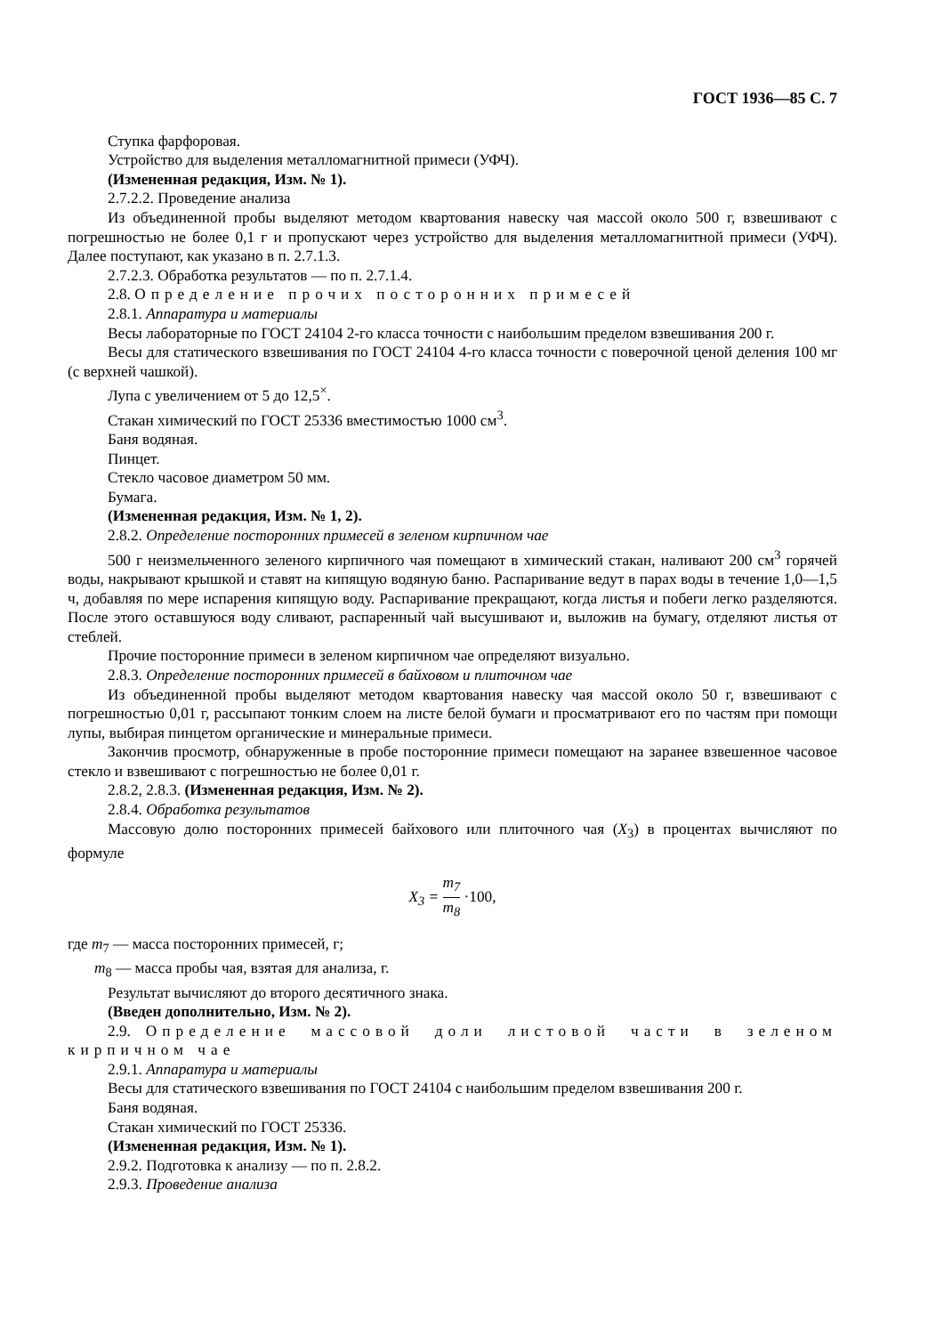ГОСТ 1936—85 С. 7
Ступка фарфоровая.
Устройство для выделения металломагнитной примеси (УФЧ).
(Измененная редакция, Изм. № 1).
2.7.2.2. Проведение анализа
Из объединенной пробы выделяют методом квартования навеску чая массой около 500 г, взвешивают с погрешностью не более 0,1 г и пропускают через устройство для выделения металломагнитной примеси (УФЧ). Далее поступают, как указано в п. 2.7.1.3.
2.7.2.3. Обработка результатов — по п. 2.7.1.4.
2.8. Определение прочих посторонних примесей
2.8.1. Аппаратура и материалы
Весы лабораторные по ГОСТ 24104 2-го класса точности с наибольшим пределом взвешивания 200 г.
Весы для статического взвешивания по ГОСТ 24104 4-го класса точности с поверочной ценой деления 100 мг (с верхней чашкой).
Лупа с увеличением от 5 до 12,5<sup>×</sup>.
Стакан химический по ГОСТ 25336 вместимостью 1000 см<sup>3</sup>.
Баня водяная.
Пинцет.
Стекло часовое диаметром 50 мм.
Бумага.
(Измененная редакция, Изм. № 1, 2).
2.8.2. Определение посторонних примесей в зеленом кирпичном чае
500 г неизмельченного зеленого кирпичного чая помещают в химический стакан, наливают 200 см<sup>3</sup> горячей воды, накрывают крышкой и ставят на кипящую водяную баню. Распаривание ведут в парах воды в течение 1,0—1,5 ч, добавляя по мере испарения кипящую воду. Распаривание прекращают, когда листья и побеги легко разделяются. После этого оставшуюся воду сливают, распаренный чай высушивают и, выложив на бумагу, отделяют листья от стеблей.
Прочие посторонние примеси в зеленом кирпичном чае определяют визуально.
2.8.3. Определение посторонних примесей в байховом и плиточном чае
Из объединенной пробы выделяют методом квартования навеску чая массой около 50 г, взвешивают с погрешностью 0,01 г, рассыпают тонким слоем на листе белой бумаги и просматривают его по частям при помощи лупы, выбирая пинцетом органические и минеральные примеси.
Закончив просмотр, обнаруженные в пробе посторонние примеси помещают на заранее взвешенное часовое стекло и взвешивают с погрешностью не более 0,01 г.
2.8.2, 2.8.3. (Измененная редакция, Изм. № 2).
2.8.4. Обработка результатов
Массовую долю посторонних примесей байхового или плиточного чая (X<sub>3</sub>) в процентах вычисляют по формуле
X<sub>3</sub> = m<sub>7</sub> m<sub>8</sub> ·100,
где m<sub>7</sub> — масса посторонних примесей, г;
m<sub>8</sub> — масса пробы чая, взятая для анализа, г.
Результат вычисляют до второго десятичного знака.
(Введен дополнительно, Изм. № 2).
2.9. Определение массовой доли листовой части в зеленом кирпичном чае
2.9.1. Аппаратура и материалы
Весы для статического взвешивания по ГОСТ 24104 с наибольшим пределом взвешивания 200 г.
Баня водяная.
Стакан химический по ГОСТ 25336.
(Измененная редакция, Изм. № 1).
2.9.2. Подготовка к анализу — по п. 2.8.2.
2.9.3. Проведение анализа